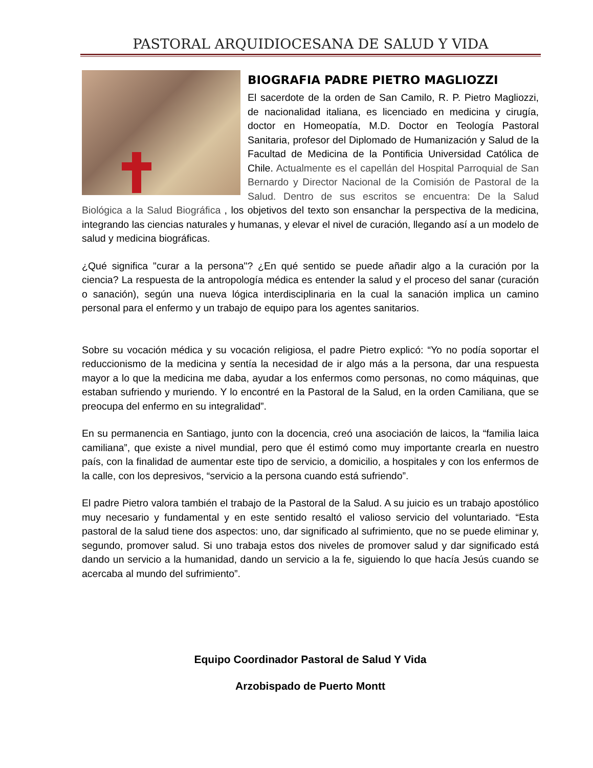PASTORAL ARQUIDIOCESANA DE SALUD Y VIDA
BIOGRAFIA PADRE PIETRO MAGLIOZZI
El sacerdote de la orden de San Camilo, R. P. Pietro Magliozzi, de nacionalidad italiana, es licenciado en medicina y cirugía, doctor en Homeopatía, M.D. Doctor en Teología Pastoral Sanitaria, profesor del Diplomado de Humanización y Salud de la Facultad de Medicina de la Pontificia Universidad Católica de Chile. Actualmente es el capellán del Hospital Parroquial de San Bernardo y Director Nacional de la Comisión de Pastoral de la Salud. Dentro de sus escritos se encuentra: De la Salud Biológica a la Salud Biográfica , los objetivos del texto son ensanchar la perspectiva de la medicina, integrando las ciencias naturales y humanas, y elevar el nivel de curación, llegando así a un modelo de salud y medicina biográficas.
¿Qué significa "curar a la persona"? ¿En qué sentido se puede añadir algo a la curación por la ciencia? La respuesta de la antropología médica es entender la salud y el proceso del sanar (curación o sanación), según una nueva lógica interdisciplinaria en la cual la sanación implica un camino personal para el enfermo y un trabajo de equipo para los agentes sanitarios.
Sobre su vocación médica y su vocación religiosa, el padre Pietro explicó: “Yo no podía soportar el reduccionismo de la medicina y sentía la necesidad de ir algo más a la persona, dar una respuesta mayor a lo que la medicina me daba, ayudar a los enfermos como personas, no como máquinas, que estaban sufriendo y muriendo. Y lo encontré en la Pastoral de la Salud, en la orden Camiliana, que se preocupa del enfermo en su integralidad”.
En su permanencia en Santiago, junto con la docencia, creó una asociación de laicos, la “familia laica camiliana”, que existe a nivel mundial, pero que él estimó como muy importante crearla en nuestro país, con la finalidad de aumentar este tipo de servicio, a domicilio, a hospitales y con los enfermos de la calle, con los depresivos, “servicio a la persona cuando está sufriendo”.
El padre Pietro valora también el trabajo de la Pastoral de la Salud. A su juicio es un trabajo apostólico muy necesario y fundamental y en este sentido resaltó el valioso servicio del voluntariado. “Esta pastoral de la salud tiene dos aspectos: uno, dar significado al sufrimiento, que no se puede eliminar y, segundo, promover salud. Si uno trabaja estos dos niveles de promover salud y dar significado está dando un servicio a la humanidad, dando un servicio a la fe, siguiendo lo que hacía Jesús cuando se acercaba al mundo del sufrimiento”.
Equipo Coordinador Pastoral de Salud Y Vida
Arzobispado de Puerto Montt